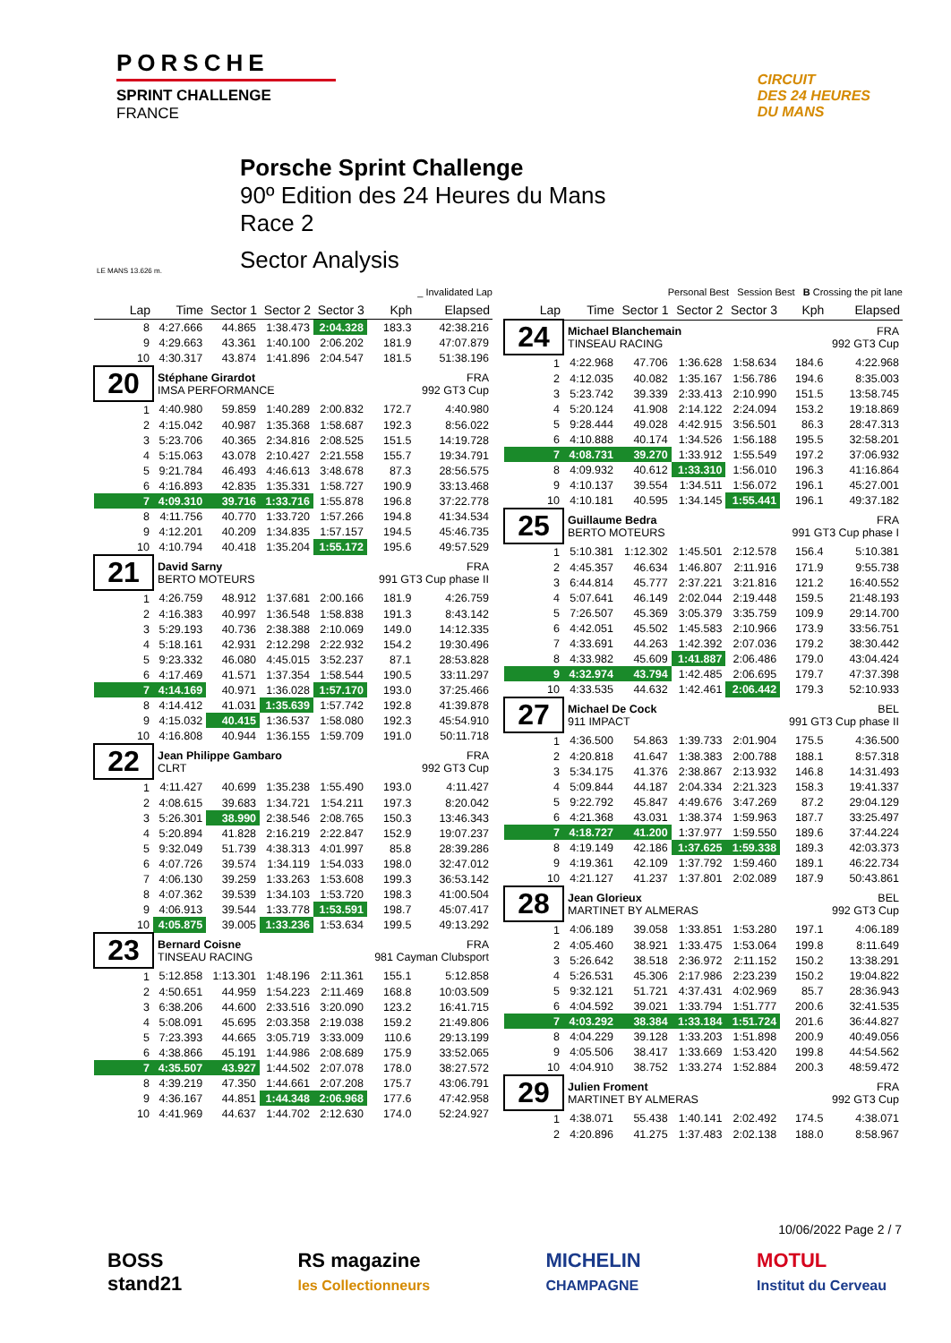PORSCHE
SPRINT CHALLENGE
FRANCE
CIRCUIT
DES 24 HEURES
DU MANS
LE MANS 13.626 m.
Porsche Sprint Challenge
90º Edition des 24 Heures du Mans
Race 2
Sector Analysis
_ Invalidated Lap
| Lap | Time | Sector 1 | Sector 2 | Sector 3 | Kph | Elapsed |
| --- | --- | --- | --- | --- | --- | --- |
| 8 | 4:27.666 | 44.865 | 1:38.473 | 2:04.328 | 183.3 | 42:38.216 |
| 9 | 4:29.663 | 43.361 | 1:40.100 | 2:06.202 | 181.9 | 47:07.879 |
| 10 | 4:30.317 | 43.874 | 1:41.896 | 2:04.547 | 181.5 | 51:38.196 |
| 20 | Stéphane Girardot IMSA PERFORMANCE | | | | FRA 992 GT3 Cup | |
| 1 | 4:40.980 | 59.859 | 1:40.289 | 2:00.832 | 172.7 | 4:40.980 |
| 2 | 4:15.042 | 40.987 | 1:35.368 | 1:58.687 | 192.3 | 8:56.022 |
| 3 | 5:23.706 | 40.365 | 2:34.816 | 2:08.525 | 151.5 | 14:19.728 |
| 4 | 5:15.063 | 43.078 | 2:10.427 | 2:21.558 | 155.7 | 19:34.791 |
| 5 | 9:21.784 | 46.493 | 4:46.613 | 3:48.678 | 87.3 | 28:56.575 |
| 6 | 4:16.893 | 42.835 | 1:35.331 | 1:58.727 | 190.9 | 33:13.468 |
| 7 | 4:09.310 | 39.716 | 1:33.716 | 1:55.878 | 196.8 | 37:22.778 |
| 8 | 4:11.756 | 40.770 | 1:33.720 | 1:57.266 | 194.8 | 41:34.534 |
| 9 | 4:12.201 | 40.209 | 1:34.835 | 1:57.157 | 194.5 | 45:46.735 |
| 10 | 4:10.794 | 40.418 | 1:35.204 | 1:55.172 | 195.6 | 49:57.529 |
| 21 | David Sarny BERTO MOTEURS | | | | FRA 991 GT3 Cup phase II | |
| 1 | 4:26.759 | 48.912 | 1:37.681 | 2:00.166 | 181.9 | 4:26.759 |
| 2 | 4:16.383 | 40.997 | 1:36.548 | 1:58.838 | 191.3 | 8:43.142 |
| 3 | 5:29.193 | 40.736 | 2:38.388 | 2:10.069 | 149.0 | 14:12.335 |
| 4 | 5:18.161 | 42.931 | 2:12.298 | 2:22.932 | 154.2 | 19:30.496 |
| 5 | 9:23.332 | 46.080 | 4:45.015 | 3:52.237 | 87.1 | 28:53.828 |
| 6 | 4:17.469 | 41.571 | 1:37.354 | 1:58.544 | 190.5 | 33:11.297 |
| 7 | 4:14.169 | 40.971 | 1:36.028 | 1:57.170 | 193.0 | 37:25.466 |
| 8 | 4:14.412 | 41.031 | 1:35.639 | 1:57.742 | 192.8 | 41:39.878 |
| 9 | 4:15.032 | 40.415 | 1:36.537 | 1:58.080 | 192.3 | 45:54.910 |
| 10 | 4:16.808 | 40.944 | 1:36.155 | 1:59.709 | 191.0 | 50:11.718 |
| 22 | Jean Philippe Gambaro CLRT | | | | FRA 992 GT3 Cup | |
| 1 | 4:11.427 | 40.699 | 1:35.238 | 1:55.490 | 193.0 | 4:11.427 |
| 2 | 4:08.615 | 39.683 | 1:34.721 | 1:54.211 | 197.3 | 8:20.042 |
| 3 | 5:26.301 | 38.990 | 2:38.546 | 2:08.765 | 150.3 | 13:46.343 |
| 4 | 5:20.894 | 41.828 | 2:16.219 | 2:22.847 | 152.9 | 19:07.237 |
| 5 | 9:32.049 | 51.739 | 4:38.313 | 4:01.997 | 85.8 | 28:39.286 |
| 6 | 4:07.726 | 39.574 | 1:34.119 | 1:54.033 | 198.0 | 32:47.012 |
| 7 | 4:06.130 | 39.259 | 1:33.263 | 1:53.608 | 199.3 | 36:53.142 |
| 8 | 4:07.362 | 39.539 | 1:34.103 | 1:53.720 | 198.3 | 41:00.504 |
| 9 | 4:06.913 | 39.544 | 1:33.778 | 1:53.591 | 198.7 | 45:07.417 |
| 10 | 4:05.875 | 39.005 | 1:33.236 | 1:53.634 | 199.5 | 49:13.292 |
| 23 | Bernard Coisne TINSEAU RACING | | | | FRA 981 Cayman Clubsport | |
| 1 | 5:12.858 | 1:13.301 | 1:48.196 | 2:11.361 | 155.1 | 5:12.858 |
| 2 | 4:50.651 | 44.959 | 1:54.223 | 2:11.469 | 168.8 | 10:03.509 |
| 3 | 6:38.206 | 44.600 | 2:33.516 | 3:20.090 | 123.2 | 16:41.715 |
| 4 | 5:08.091 | 45.695 | 2:03.358 | 2:19.038 | 159.2 | 21:49.806 |
| 5 | 7:23.393 | 44.665 | 3:05.719 | 3:33.009 | 110.6 | 29:13.199 |
| 6 | 4:38.866 | 45.191 | 1:44.986 | 2:08.689 | 175.9 | 33:52.065 |
| 7 | 4:35.507 | 43.927 | 1:44.502 | 2:07.078 | 178.0 | 38:27.572 |
| 8 | 4:39.219 | 47.350 | 1:44.661 | 2:07.208 | 175.7 | 43:06.791 |
| 9 | 4:36.167 | 44.851 | 1:44.348 | 2:06.968 | 177.6 | 47:42.958 |
| 10 | 4:41.969 | 44.637 | 1:44.702 | 2:12.630 | 174.0 | 52:24.927 |
Personal Best Session Best B Crossing the pit lane
| Lap | Time | Sector 1 | Sector 2 | Sector 3 | Kph | Elapsed |
| --- | --- | --- | --- | --- | --- | --- |
| 24 | Michael Blanchemain TINSEAU RACING | | | | FRA 992 GT3 Cup | |
| 1 | 4:22.968 | 47.706 | 1:36.628 | 1:58.634 | 184.6 | 4:22.968 |
| 2 | 4:12.035 | 40.082 | 1:35.167 | 1:56.786 | 194.6 | 8:35.003 |
| 3 | 5:23.742 | 39.339 | 2:33.413 | 2:10.990 | 151.5 | 13:58.745 |
| 4 | 5:20.124 | 41.908 | 2:14.122 | 2:24.094 | 153.2 | 19:18.869 |
| 5 | 9:28.444 | 49.028 | 4:42.915 | 3:56.501 | 86.3 | 28:47.313 |
| 6 | 4:10.888 | 40.174 | 1:34.526 | 1:56.188 | 195.5 | 32:58.201 |
| 7 | 4:08.731 | 39.270 | 1:33.912 | 1:55.549 | 197.2 | 37:06.932 |
| 8 | 4:09.932 | 40.612 | 1:33.310 | 1:56.010 | 196.3 | 41:16.864 |
| 9 | 4:10.137 | 39.554 | 1:34.511 | 1:56.072 | 196.1 | 45:27.001 |
| 10 | 4:10.181 | 40.595 | 1:34.145 | 1:55.441 | 196.1 | 49:37.182 |
| 25 | Guillaume Bedra BERTO MOTEURS | | | | FRA 991 GT3 Cup phase I | |
| 1 | 5:10.381 | 1:12.302 | 1:45.501 | 2:12.578 | 156.4 | 5:10.381 |
| 2 | 4:45.357 | 46.634 | 1:46.807 | 2:11.916 | 171.9 | 9:55.738 |
| 3 | 6:44.814 | 45.777 | 2:37.221 | 3:21.816 | 121.2 | 16:40.552 |
| 4 | 5:07.641 | 46.149 | 2:02.044 | 2:19.448 | 159.5 | 21:48.193 |
| 5 | 7:26.507 | 45.369 | 3:05.379 | 3:35.759 | 109.9 | 29:14.700 |
| 6 | 4:42.051 | 45.502 | 1:45.583 | 2:10.966 | 173.9 | 33:56.751 |
| 7 | 4:33.691 | 44.263 | 1:42.392 | 2:07.036 | 179.2 | 38:30.442 |
| 8 | 4:33.982 | 45.609 | 1:41.887 | 2:06.486 | 179.0 | 43:04.424 |
| 9 | 4:32.974 | 43.794 | 1:42.485 | 2:06.695 | 179.7 | 47:37.398 |
| 10 | 4:33.535 | 44.632 | 1:42.461 | 2:06.442 | 179.3 | 52:10.933 |
| 27 | Michael De Cock 911 IMPACT | | | | BEL 991 GT3 Cup phase II | |
| 1 | 4:36.500 | 54.863 | 1:39.733 | 2:01.904 | 175.5 | 4:36.500 |
| 2 | 4:20.818 | 41.647 | 1:38.383 | 2:00.788 | 188.1 | 8:57.318 |
| 3 | 5:34.175 | 41.376 | 2:38.867 | 2:13.932 | 146.8 | 14:31.493 |
| 4 | 5:09.844 | 44.187 | 2:04.334 | 2:21.323 | 158.3 | 19:41.337 |
| 5 | 9:22.792 | 45.847 | 4:49.676 | 3:47.269 | 87.2 | 29:04.129 |
| 6 | 4:21.368 | 43.031 | 1:38.374 | 1:59.963 | 187.7 | 33:25.497 |
| 7 | 4:18.727 | 41.200 | 1:37.977 | 1:59.550 | 189.6 | 37:44.224 |
| 8 | 4:19.149 | 42.186 | 1:37.625 | 1:59.338 | 189.3 | 42:03.373 |
| 9 | 4:19.361 | 42.109 | 1:37.792 | 1:59.460 | 189.1 | 46:22.734 |
| 10 | 4:21.127 | 41.237 | 1:37.801 | 2:02.089 | 187.9 | 50:43.861 |
| 28 | Jean Glorieux MARTINET BY ALMERAS | | | | BEL 992 GT3 Cup | |
| 1 | 4:06.189 | 39.058 | 1:33.851 | 1:53.280 | 197.1 | 4:06.189 |
| 2 | 4:05.460 | 38.921 | 1:33.475 | 1:53.064 | 199.8 | 8:11.649 |
| 3 | 5:26.642 | 38.518 | 2:36.972 | 2:11.152 | 150.2 | 13:38.291 |
| 4 | 5:26.531 | 45.306 | 2:17.986 | 2:23.239 | 150.2 | 19:04.822 |
| 5 | 9:32.121 | 51.721 | 4:37.431 | 4:02.969 | 85.7 | 28:36.943 |
| 6 | 4:04.592 | 39.021 | 1:33.794 | 1:51.777 | 200.6 | 32:41.535 |
| 7 | 4:03.292 | 38.384 | 1:33.184 | 1:51.724 | 201.6 | 36:44.827 |
| 8 | 4:04.229 | 39.128 | 1:33.203 | 1:51.898 | 200.9 | 40:49.056 |
| 9 | 4:05.506 | 38.417 | 1:33.669 | 1:53.420 | 199.8 | 44:54.562 |
| 10 | 4:04.910 | 38.752 | 1:33.274 | 1:52.884 | 200.3 | 48:59.472 |
| 29 | Julien Froment MARTINET BY ALMERAS | | | | FRA 992 GT3 Cup | |
| 1 | 4:38.071 | 55.438 | 1:40.141 | 2:02.492 | 174.5 | 4:38.071 |
| 2 | 4:20.896 | 41.275 | 1:37.483 | 2:02.138 | 188.0 | 8:58.967 |
10/06/2022 Page 2 / 7
BOSS
stand21
RS magazine
les Collectionneurs
MICHELIN
CHAMPAGNE
MOTUL
Institut du Cerveau